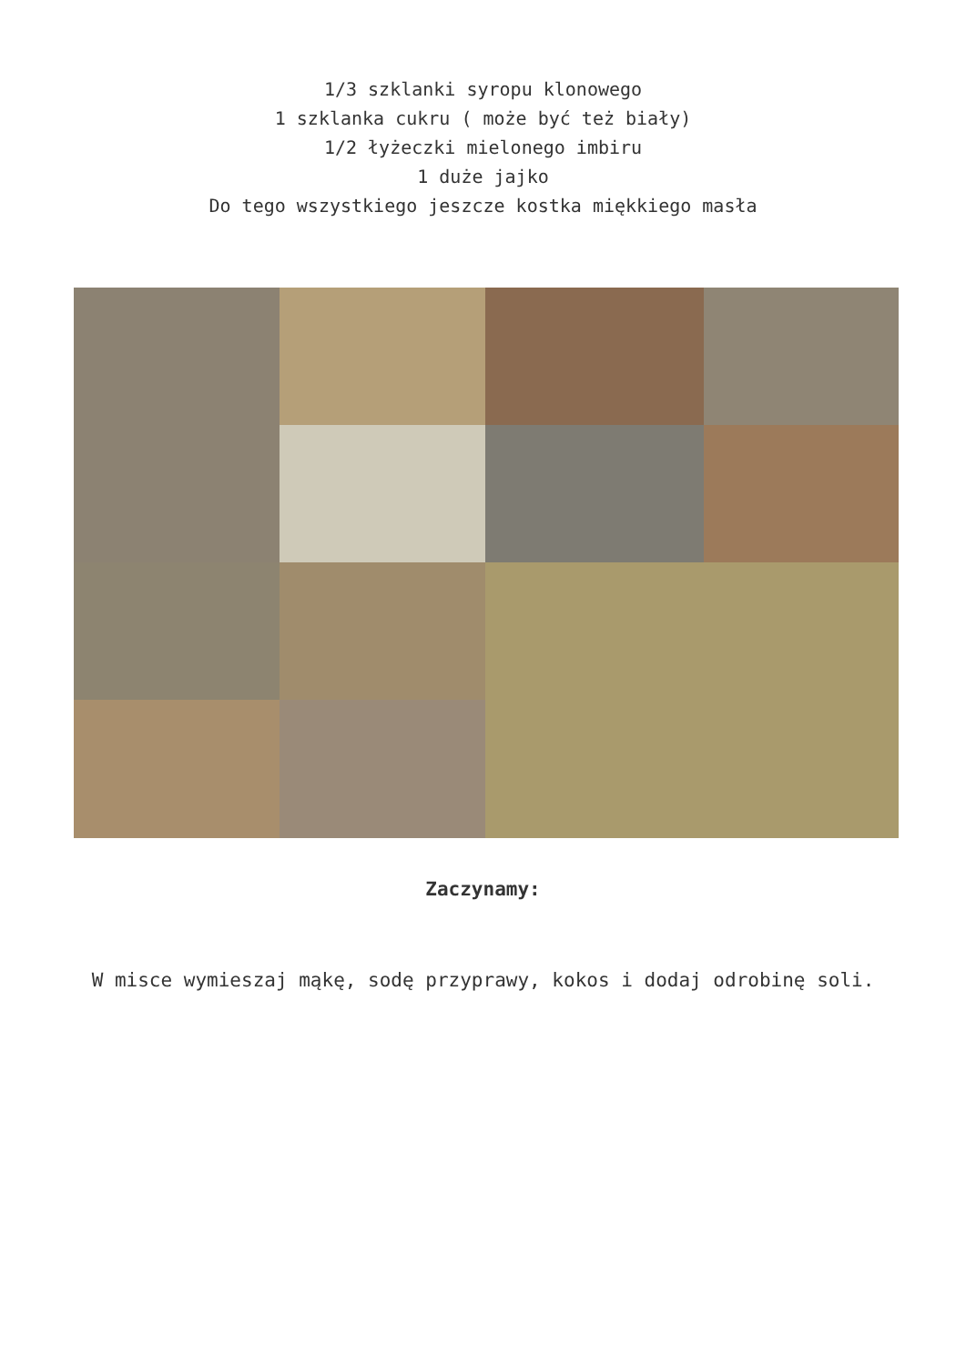1/3 szklanki syropu klonowego
1 szklanka cukru ( może być też biały)
1/2 łyżeczki mielonego imbiru
1 duże jajko
Do tego wszystkiego jeszcze kostka miękkiego masła
Zaczynamy:
W misce wymieszaj mąkę, sodę przyprawy, kokos i dodaj odrobinę soli.